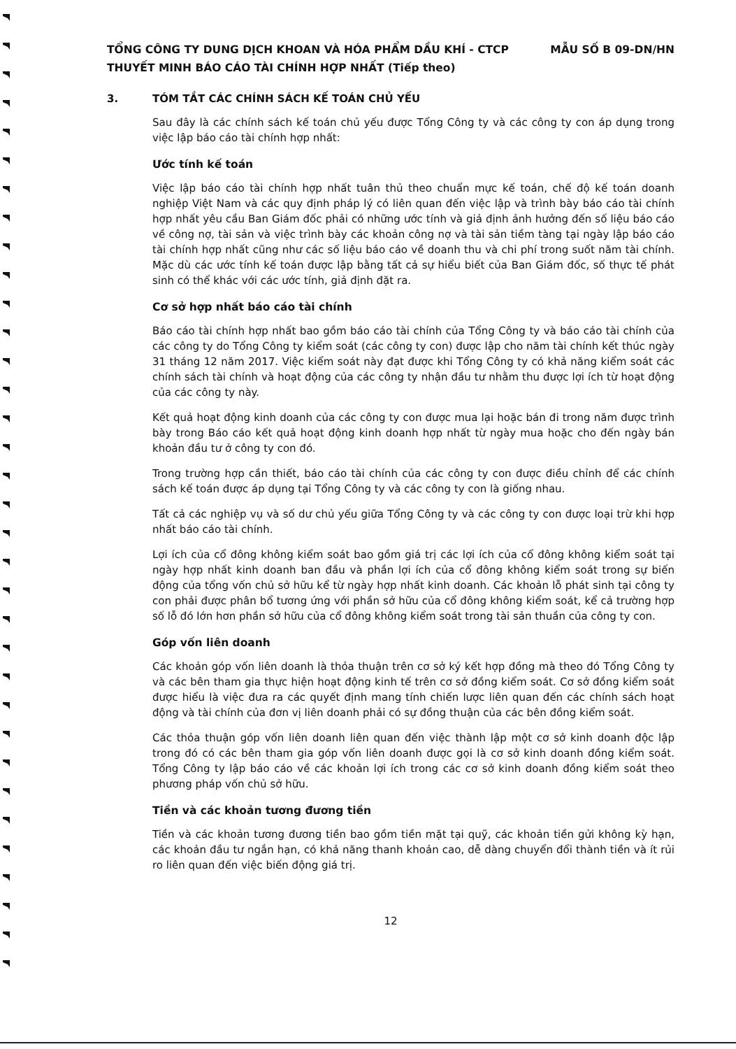TỔNG CÔNG TY DUNG DỊCH KHOAN VÀ HÓA PHẨM DẦU KHÍ - CTCP MẪU SỐ B 09-DN/HN
THUYẾT MINH BÁO CÁO TÀI CHÍNH HỢP NHẤT (Tiếp theo)
3. TÓM TẮT CÁC CHÍNH SÁCH KẾ TOÁN CHỦ YẾU
Sau đây là các chính sách kế toán chủ yếu được Tổng Công ty và các công ty con áp dụng trong việc lập báo cáo tài chính hợp nhất:
Ước tính kế toán
Việc lập báo cáo tài chính hợp nhất tuân thủ theo chuẩn mực kế toán, chế độ kế toán doanh nghiệp Việt Nam và các quy định pháp lý có liên quan đến việc lập và trình bày báo cáo tài chính hợp nhất yêu cầu Ban Giám đốc phải có những ước tính và giả định ảnh hưởng đến số liệu báo cáo về công nợ, tài sản và việc trình bày các khoản công nợ và tài sản tiềm tàng tại ngày lập báo cáo tài chính hợp nhất cũng như các số liệu báo cáo về doanh thu và chi phí trong suốt năm tài chính. Mặc dù các ước tính kế toán được lập bằng tất cả sự hiểu biết của Ban Giám đốc, số thực tế phát sinh có thể khác với các ước tính, giả định đặt ra.
Cơ sở hợp nhất báo cáo tài chính
Báo cáo tài chính hợp nhất bao gồm báo cáo tài chính của Tổng Công ty và báo cáo tài chính của các công ty do Tổng Công ty kiểm soát (các công ty con) được lập cho năm tài chính kết thúc ngày 31 tháng 12 năm 2017. Việc kiểm soát này đạt được khi Tổng Công ty có khả năng kiểm soát các chính sách tài chính và hoạt động của các công ty nhận đầu tư nhằm thu được lợi ích từ hoạt động của các công ty này.
Kết quả hoạt động kinh doanh của các công ty con được mua lại hoặc bán đi trong năm được trình bày trong Báo cáo kết quả hoạt động kinh doanh hợp nhất từ ngày mua hoặc cho đến ngày bán khoản đầu tư ở công ty con đó.
Trong trường hợp cần thiết, báo cáo tài chính của các công ty con được điều chỉnh để các chính sách kế toán được áp dụng tại Tổng Công ty và các công ty con là giống nhau.
Tất cả các nghiệp vụ và số dư chủ yếu giữa Tổng Công ty và các công ty con được loại trừ khi hợp nhất báo cáo tài chính.
Lợi ích của cổ đông không kiểm soát bao gồm giá trị các lợi ích của cổ đông không kiểm soát tại ngày hợp nhất kinh doanh ban đầu và phần lợi ích của cổ đông không kiểm soát trong sự biến động của tổng vốn chủ sở hữu kể từ ngày hợp nhất kinh doanh. Các khoản lỗ phát sinh tại công ty con phải được phân bổ tương ứng với phần sở hữu của cổ đông không kiểm soát, kể cả trường hợp số lỗ đó lớn hơn phần sở hữu của cổ đông không kiểm soát trong tài sản thuần của công ty con.
Góp vốn liên doanh
Các khoản góp vốn liên doanh là thỏa thuận trên cơ sở ký kết hợp đồng mà theo đó Tổng Công ty và các bên tham gia thực hiện hoạt động kinh tế trên cơ sở đồng kiểm soát. Cơ sở đồng kiểm soát được hiểu là việc đưa ra các quyết định mang tính chiến lược liên quan đến các chính sách hoạt động và tài chính của đơn vị liên doanh phải có sự đồng thuận của các bên đồng kiểm soát.
Các thỏa thuận góp vốn liên doanh liên quan đến việc thành lập một cơ sở kinh doanh độc lập trong đó có các bên tham gia góp vốn liên doanh được gọi là cơ sở kinh doanh đồng kiểm soát. Tổng Công ty lập báo cáo về các khoản lợi ích trong các cơ sở kinh doanh đồng kiểm soát theo phương pháp vốn chủ sở hữu.
Tiền và các khoản tương đương tiền
Tiền và các khoản tương đương tiền bao gồm tiền mặt tại quỹ, các khoản tiền gửi không kỳ hạn, các khoản đầu tư ngắn hạn, có khả năng thanh khoản cao, dễ dàng chuyển đổi thành tiền và ít rủi ro liên quan đến việc biến động giá trị.
12